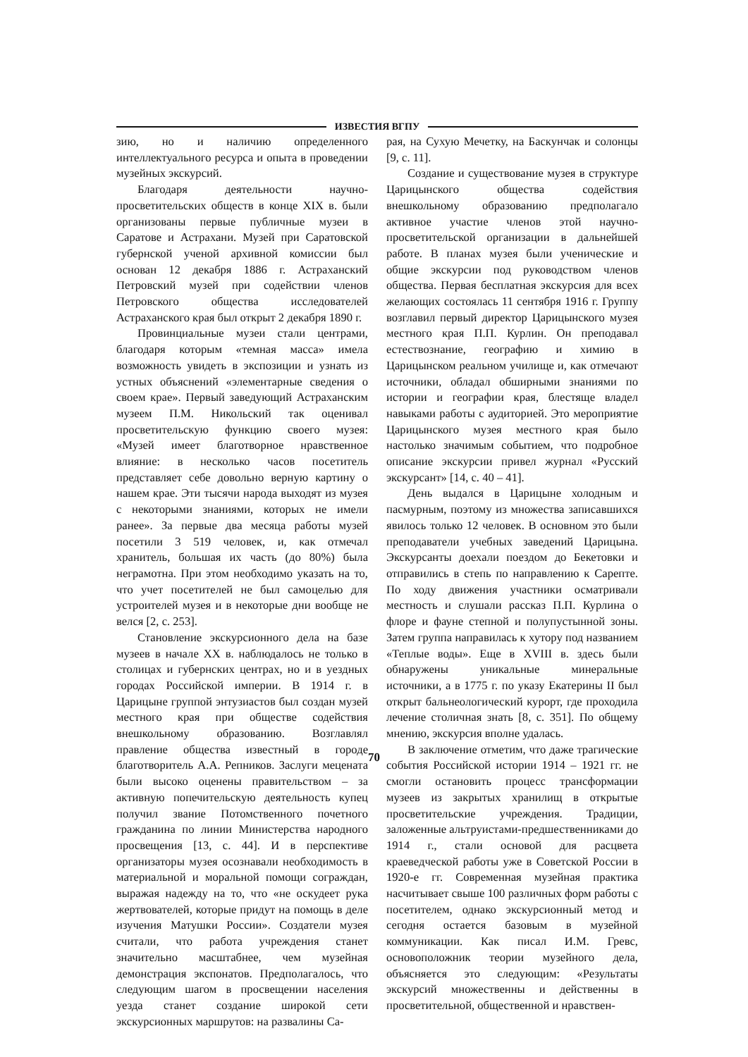ИЗВЕСТИЯ ВГПУ
зию, но и наличию определенного интеллектуального ресурса и опыта в проведении музейных экскурсий.
Благодаря деятельности научно-просветительских обществ в конце XIX в. были организованы первые публичные музеи в Саратове и Астрахани. Музей при Саратовской губернской ученой архивной комиссии был основан 12 декабря 1886 г. Астраханский Петровский музей при содействии членов Петровского общества исследователей Астраханского края был открыт 2 декабря 1890 г.
Провинциальные музеи стали центрами, благодаря которым «темная масса» имела возможность увидеть в экспозиции и узнать из устных объяснений «элементарные сведения о своем крае». Первый заведующий Астраханским музеем П.М. Никольский так оценивал просветительскую функцию своего музея: «Музей имеет благотворное нравственное влияние: в несколько часов посетитель представляет себе довольно верную картину о нашем крае. Эти тысячи народа выходят из музея с некоторыми знаниями, которых не имели ранее». За первые два месяца работы музей посетили 3 519 человек, и, как отмечал хранитель, большая их часть (до 80%) была неграмотна. При этом необходимо указать на то, что учет посетителей не был самоцелью для устроителей музея и в некоторые дни вообще не велся [2, с. 253].
Становление экскурсионного дела на базе музеев в начале XX в. наблюдалось не только в столицах и губернских центрах, но и в уездных городах Российской империи. В 1914 г. в Царицыне группой энтузиастов был создан музей местного края при обществе содействия внешкольному образованию. Возглавлял правление общества известный в городе благотворитель А.А. Репников. Заслуги мецената были высоко оценены правительством – за активную попечительскую деятельность купец получил звание Потомственного почетного гражданина по линии Министерства народного просвещения [13, с. 44]. И в перспективе организаторы музея осознавали необходимость в материальной и моральной помощи сограждан, выражая надежду на то, что «не оскудеет рука жертвователей, которые придут на помощь в деле изучения Матушки России». Создатели музея считали, что работа учреждения станет значительно масштабнее, чем музейная демонстрация экспонатов. Предполагалось, что следующим шагом в просвещении населения уезда станет создание широкой сети экскурсионных маршрутов: на развалины Са-
рая, на Сухую Мечетку, на Баскунчак и солонцы [9, с. 11].
Создание и существование музея в структуре Царицынского общества содействия внешкольному образованию предполагало активное участие членов этой научно-просветительской организации в дальнейшей работе. В планах музея были ученические и общие экскурсии под руководством членов общества. Первая бесплатная экскурсия для всех желающих состоялась 11 сентября 1916 г. Группу возглавил первый директор Царицынского музея местного края П.П. Курлин. Он преподавал естествознание, географию и химию в Царицынском реальном училище и, как отмечают источники, обладал обширными знаниями по истории и географии края, блестяще владел навыками работы с аудиторией. Это мероприятие Царицынского музея местного края было настолько значимым событием, что подробное описание экскурсии привел журнал «Русский экскурсант» [14, с. 40 – 41].
День выдался в Царицыне холодным и пасмурным, поэтому из множества записавшихся явилось только 12 человек. В основном это были преподаватели учебных заведений Царицына. Экскурсанты доехали поездом до Бекетовки и отправились в степь по направлению к Сарепте. По ходу движения участники осматривали местность и слушали рассказ П.П. Курлина о флоре и фауне степной и полупустынной зоны. Затем группа направилась к хутору под названием «Теплые воды». Еще в XVIII в. здесь были обнаружены уникальные минеральные источники, а в 1775 г. по указу Екатерины II был открыт бальнеологический курорт, где проходила лечение столичная знать [8, с. 351]. По общему мнению, экскурсия вполне удалась.
В заключение отметим, что даже трагические события Российской истории 1914 – 1921 гг. не смогли остановить процесс трансформации музеев из закрытых хранилищ в открытые просветительские учреждения. Традиции, заложенные альтруистами-предшественниками до 1914 г., стали основой для расцвета краеведческой работы уже в Советской России в 1920-е гг. Современная музейная практика насчитывает свыше 100 различных форм работы с посетителем, однако экскурсионный метод и сегодня остается базовым в музейной коммуникации. Как писал И.М. Гревс, основоположник теории музейного дела, объясняется это следующим: «Результаты экскурсий множественны и действенны в просветительной, общественной и нравствен-
70